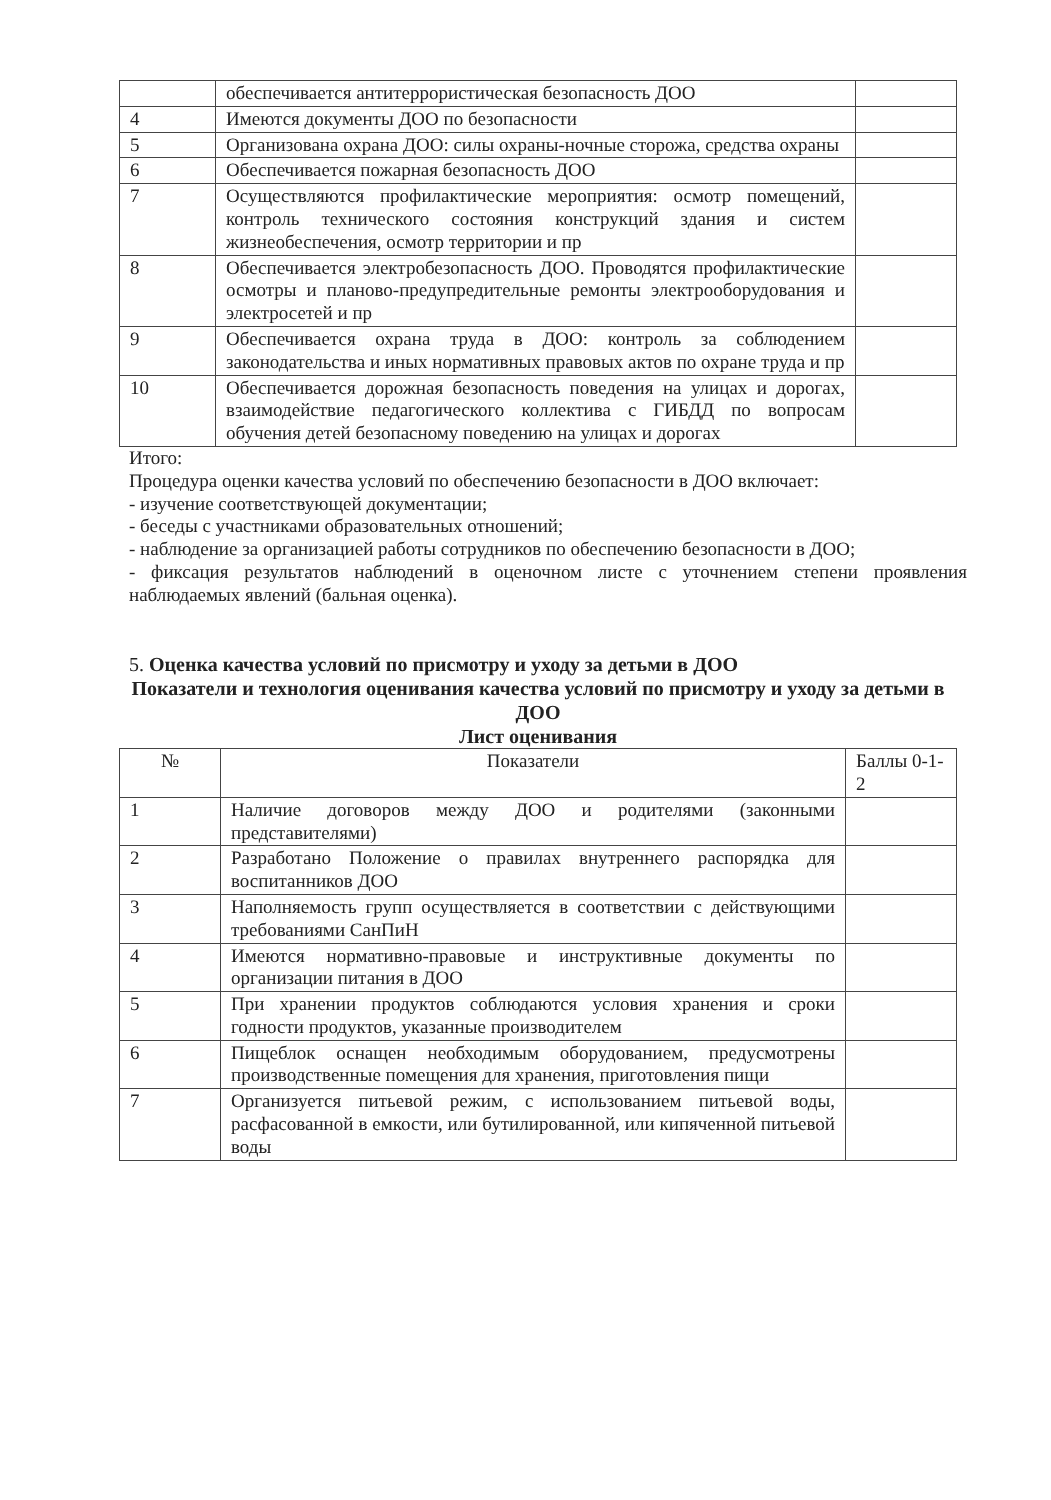| | обеспечивается антитеррористическая безопасность ДОО | |
| 4 | Имеются документы ДОО по безопасности | |
| 5 | Организована охрана ДОО: силы охраны-ночные сторожа, средства охраны | |
| 6 | Обеспечивается пожарная безопасность ДОО | |
| 7 | Осуществляются профилактические мероприятия: осмотр помещений, контроль технического состояния конструкций здания и систем жизнеобеспечения, осмотр территории и пр | |
| 8 | Обеспечивается электробезопасность ДОО. Проводятся профилактические осмотры и планово-предупредительные ремонты электрооборудования и электросетей и пр | |
| 9 | Обеспечивается охрана труда в ДОО: контроль за соблюдением законодательства и иных нормативных правовых актов по охране труда и пр | |
| 10 | Обеспечивается дорожная безопасность поведения на улицах и дорогах, взаимодействие педагогического коллектива с ГИБДД по вопросам обучения детей безопасному поведению на улицах и дорогах | |
Итого:
Процедура оценки качества условий по обеспечению безопасности в ДОО включает:
- изучение соответствующей документации;
- беседы с участниками образовательных отношений;
- наблюдение за организацией работы сотрудников по обеспечению безопасности в ДОО;
- фиксация результатов наблюдений в оценочном листе с уточнением степени проявления наблюдаемых явлений (бальная оценка).
5. Оценка качества условий по присмотру и уходу за детьми в ДОО
Показатели и технология оценивания качества условий по присмотру и уходу за детьми в ДОО
Лист оценивания
| № | Показатели | Баллы 0-1-2 |
| --- | --- | --- |
| 1 | Наличие договоров между ДОО и родителями (законными представителями) | |
| 2 | Разработано Положение о правилах внутреннего распорядка для воспитанников ДОО | |
| 3 | Наполняемость групп осуществляется в соответствии с действующими требованиями СанПиН | |
| 4 | Имеются нормативно-правовые и инструктивные документы по организации питания в ДОО | |
| 5 | При хранении продуктов соблюдаются условия хранения и сроки годности продуктов, указанные производителем | |
| 6 | Пищеблок оснащен необходимым оборудованием, предусмотрены производственные помещения для хранения, приготовления пищи | |
| 7 | Организуется питьевой режим, с использованием питьевой воды, расфасованной в емкости, или бутилированной, или кипяченной питьевой воды | |